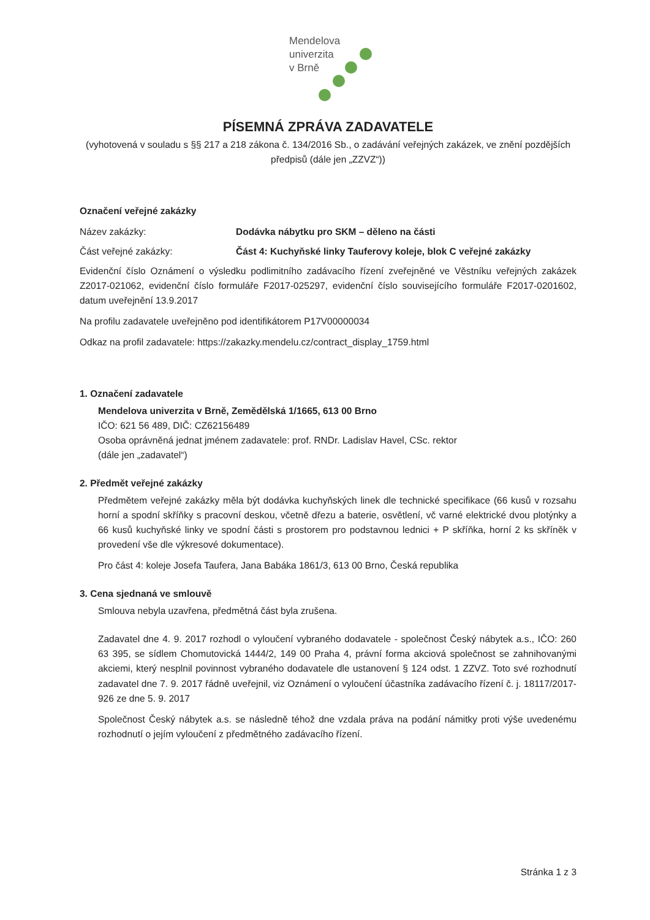Mendelova
univerzita
v Brně
PÍSEMNÁ ZPRÁVA ZADAVATELE
(vyhotovená v souladu s §§ 217 a 218 zákona č. 134/2016 Sb., o zadávání veřejných zakázek, ve znění pozdějších předpisů (dále jen „ZZVZ“))
Označení veřejné zakázky
Název zakázky: Dodávka nábytku pro SKM – děleno na části
Část veřejné zakázky: Část 4: Kuchyňské linky Tauferovy koleje, blok C veřejné zakázky
Evidenční číslo Oznámení o výsledku podlimitního zadávacího řízení zveřejněné ve Věstníku veřejných zakázek Z2017-021062, evidenční číslo formuláře F2017-025297, evidenční číslo souvisejícího formuláře F2017-0201602, datum uveřejnění 13.9.2017
Na profilu zadavatele uveřejněno pod identifikátorem P17V00000034
Odkaz na profil zadavatele: https://zakazky.mendelu.cz/contract_display_1759.html
1. Označení zadavatele
Mendelova univerzita v Brně, Zemědělská 1/1665, 613 00 Brno
IČO: 621 56 489, DIČ: CZ62156489
Osoba oprávněná jednat jménem zadavatele: prof. RNDr. Ladislav Havel, CSc. rektor
(dále jen „zadavatel“)
2. Předmět veřejné zakázky
Předmětem veřejné zakázky měla být dodávka kuchyňských linek dle technické specifikace (66 kusů v rozsahu horní a spodní skříňky s pracovní deskou, včetně dřezu a baterie, osvětlení, vč varné elektrické dvou plotýnky a 66 kusů kuchyňské linky ve spodní části s prostorem pro podstavnou lednici + P skříňka, horní 2 ks skříněk v provedení vše dle výkresové dokumentace).
Pro část 4: koleje Josefa Taufera, Jana Babáka 1861/3, 613 00 Brno, Česká republika
3. Cena sjednaná ve smlouvě
Smlouva nebyla uzavřena, předmětná část byla zrušena.
Zadavatel dne 4. 9. 2017 rozhodl o vyloučení vybraného dodavatele - společnost Český nábytek a.s., IČO: 260 63 395, se sídlem Chomutovická 1444/2, 149 00 Praha 4, právní forma akciová společnost se zahnihovanými akciemi, který nesplnil povinnost vybraného dodavatele dle ustanovení § 124 odst. 1 ZZVZ. Toto své rozhodnutí zadavatel dne 7. 9. 2017 řádně uveřejnil, viz Oznámení o vyloučení účastníka zadávacího řízení č. j. 18117/2017-926 ze dne 5. 9. 2017
Společnost Český nábytek a.s. se následně téhož dne vzdala práva na podání námitky proti výše uvedenému rozhodnutí o jejím vyloučení z předmětného zadávacího řízení.
Stránka 1 z 3